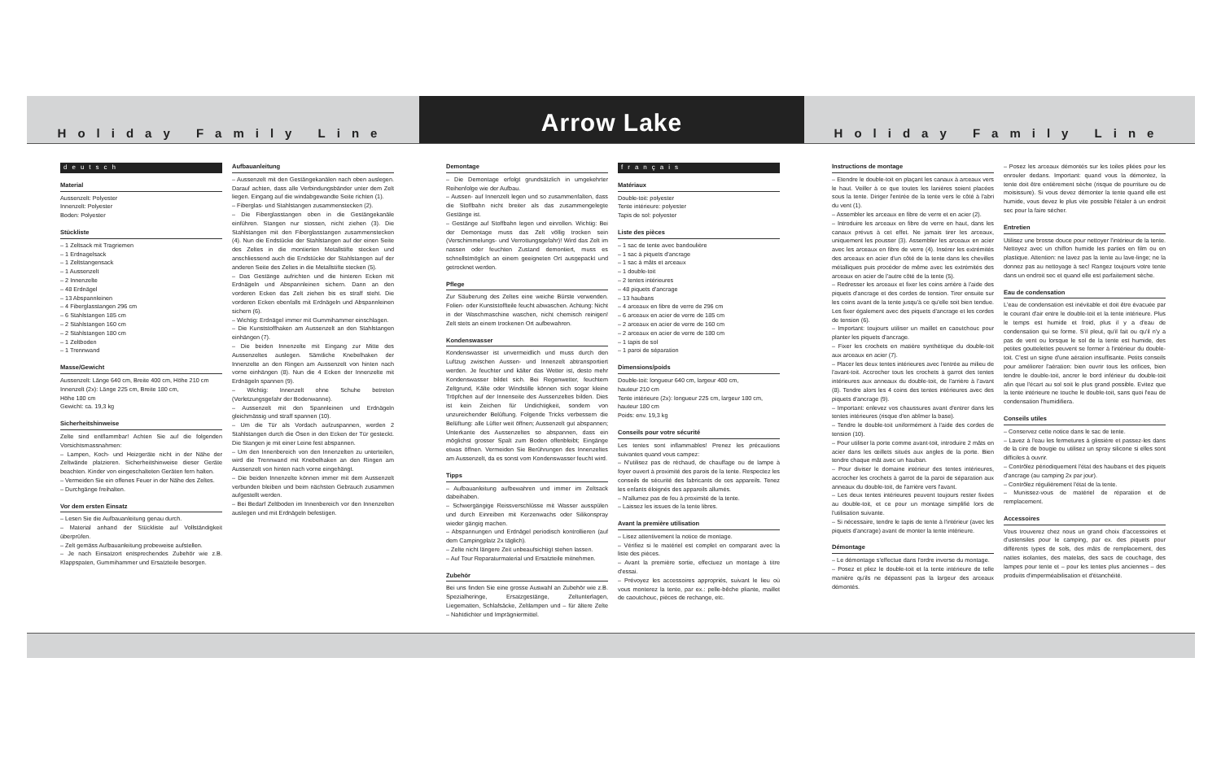Holiday Family Line
Arrow Lake
Holiday Family Line
deutsch
Material
Aussenzelt: Polyester
Innenzelt: Polyester
Boden: Polyester
Stückliste
– 1 Zeltsack mit Tragriemen
– 1 Erdnagelsack
– 1 Zeltstangensack
– 1 Aussenzelt
– 2 Innenzelte
– 48 Erdnägel
– 13 Abspannleinen
– 4 Fiberglasstangen 296 cm
– 6 Stahlstangen 185 cm
– 2 Stahlstangen 160 cm
– 2 Stahlstangen 180 cm
– 1 Zeltboden
– 1 Trennwand
Masse/Gewicht
Aussenzelt: Länge 640 cm, Breite 400 cm, Höhe 210 cm
Innenzelt (2x): Länge 225 cm, Breite 180 cm,
Höhe 180 cm
Gewicht: ca. 19,3 kg
Sicherheitshinweise
Zelte sind entflammbar! Achten Sie auf die folgenden Vorsichtsmassnahmen:
– Lampen, Koch- und Heizgeräte nicht in der Nähe der Zeltwände platzieren. Sicherheitshinweise dieser Geräte beachten. Kinder von eingeschalteten Geräten fern halten.
– Vermeiden Sie ein offenes Feuer in der Nähe des Zeltes.
– Durchgänge freihalten.
Vor dem ersten Einsatz
– Lesen Sie die Aufbauanleitung genau durch.
– Material anhand der Stückliste auf Vollständigkeit überprüfen.
– Zelt gemäss Aufbauanleitung probeweise aufstellen.
– Je nach Einsatzort entsprechendes Zubehör wie z.B. Klappspaten, Gummihammer und Ersatzteile besorgen.
Aufbauanleitung
– Aussenzelt mit den Gestängekanälen nach oben auslegen. Darauf achten, dass alle Verbindungsbänder unter dem Zelt liegen. Eingang auf die windabgewandte Seite richten (1).
– Fiberglas- und Stahlstangen zusammenstecken (2).
– Die Fiberglasstangen oben in die Gestängekanäle einführen. Stangen nur stossen, nicht ziehen (3). Die Stahlstangen mit den Fiberglasstangen zusammenstecken (4). Nun die Endstücke der Stahlstangen auf der einen Seite des Zeltes in die montierten Metallstifte stecken und anschliessend auch die Endstücke der Stahlstangen auf der anderen Seite des Zeltes in die Metallstifte stecken (5).
– Das Gestänge aufrichten und die hinteren Ecken mit Erdnägeln und Abspannleinen sichern. Dann an den vorderen Ecken das Zelt ziehen bis es straff steht. Die vorderen Ecken ebenfalls mit Erdnägeln und Abspannleinen sichern (6).
– Wichtig: Erdnägel immer mit Gummihammer einschlagen.
– Die Kunststoffhaken am Aussenzelt an den Stahlstangen einhängen (7).
– Die beiden Innenzelte mit Eingang zur Mitte des Aussenzeltes auslegen. Sämtliche Knebelhaken der Innenzelte an den Ringen am Aussenzelt von hinten nach vorne einhängen (8). Nun die 4 Ecken der Innenzelte mit Erdnägeln spannen (9).
– Wichtig: Innenzelt ohne Schuhe betreten (Verletzungsgefahr der Bodenwanne).
– Aussenzelt mit den Spannleinen und Erdnägeln gleichmässig und straff spannen (10).
– Um die Tür als Vordach aufzuspannen, werden 2 Stahlstangen durch die Ösen in den Ecken der Tür gesteckt. Die Stangen je mit einer Leine fest abspannen.
– Um den Innenbereich von den Innenzelten zu unterteilen, wird die Trennwand mit Knebelhaken an den Ringen am Aussenzelt von hinten nach vorne eingehängt.
– Die beiden Innenzelte können immer mit dem Aussenzelt verbunden bleiben und beim nächsten Gebrauch zusammen aufgestellt werden.
– Bei Bedarf Zeltboden im Innenbereich vor den Innenzelten auslegen und mit Erdnägeln befestigen.
Demontage
– Die Demontage erfolgt grundsätzlich in umgekehrter Reihenfolge wie der Aufbau.
– Aussen- auf Innenzelt legen und so zusammenfalten, dass die Stoffbahn nicht breiter als das zusammengelegte Gestänge ist.
– Gestänge auf Stoffbahn legen und einrollen. Wichtig: Bei der Demontage muss das Zelt völlig trocken sein (Verschimmelungs- und Verrottungsgefahr)! Wird das Zelt im nassen oder feuchten Zustand demontiert, muss es schnellstmöglich an einem geeigneten Ort ausgepackt und getrocknet werden.
Pflege
Zur Säuberung des Zeltes eine weiche Bürste verwenden. Folien- oder Kunststoffteile feucht abwaschen. Achtung: Nicht in der Waschmaschine waschen, nicht chemisch reinigen! Zelt stets an einem trockenen Ort aufbewahren.
Kondenswasser
Kondenswasser ist unvermeidlich und muss durch den Luftzug zwischen Aussen- und Innenzelt abtransportiert werden. Je feuchter und kälter das Wetter ist, desto mehr Kondenswasser bildet sich. Bei Regenwetter, feuchtem Zeltgrund, Kälte oder Windstille können sich sogar kleine Tröpfchen auf der Innenseite des Aussenzeltes bilden. Dies ist kein Zeichen für Undichtigkeit, sondern von unzureichender Belüftung. Folgende Tricks verbessern die Belüftung: alle Lüfter weit öffnen; Aussenzelt gut abspannen; Unterkante des Aussenzeltes so abspannen, dass ein möglichst grosser Spalt zum Boden offenbleibt; Eingänge etwas öffnen. Vermeiden Sie Berührungen des Innenzeltes am Aussenzelt, da es sonst vom Kondenswasser feucht wird.
Tipps
– Aufbauanleitung aufbewahren und immer im Zeltsack dabeihaben.
– Schwergängige Reissverschlüsse mit Wasser ausspülen und durch Einreiben mit Kerzenwachs oder Silikonspray wieder gängig machen.
– Abspannungen und Erdnägel periodisch kontrollieren (auf dem Campingplatz 2x täglich).
– Zelte nicht längere Zeit unbeaufsichtigt stehen lassen.
– Auf Tour Reparaturmaterial und Ersatzteile mitnehmen.
Zubehör
Bei uns finden Sie eine grosse Auswahl an Zubehör wie z.B. Spezialheringe, Ersatzgestänge, Zeltunterlagen, Liegematten, Schlafsäcke, Zeltlampen und – für ältere Zelte – Nahtdichter und Imprägniermittel.
français
Matériaux
Double-toit: polyester
Tente intérieure: polyester
Tapis de sol: polyester
Liste des pièces
– 1 sac de tente avec bandoulière
– 1 sac à piquets d'ancrage
– 1 sac à mâts et arceaux
– 1 double-toit
– 2 tentes intérieures
– 48 piquets d'ancrage
– 13 haubans
– 4 arceaux en fibre de verre de 296 cm
– 6 arceaux en acier de verre de 185 cm
– 2 arceaux en acier de verre de 160 cm
– 2 arceaux en acier de verre de 180 cm
– 1 tapis de sol
– 1 paroi de séparation
Dimensions/poids
Double-toit: longueur 640 cm, largeur 400 cm,
hauteur 210 cm
Tente intérieure (2x): longueur 225 cm, largeur 180 cm,
hauteur 180 cm
Poids: env. 19,3 kg
Conseils pour votre sécurité
Les tentes sont inflammables! Prenez les précautions suivantes quand vous campez:
– N'utilisez pas de réchaud, de chauffage ou de lampe à foyer ouvert à proximité des parois de la tente. Respectez les conseils de sécurité des fabricants de ces appareils. Tenez les enfants éloignés des appareils allumés.
– N'allumez pas de feu à proximité de la tente.
– Laissez les issues de la tente libres.
Avant la première utilisation
– Lisez attentivement la notice de montage.
– Vérifiez si le matériel est complet en comparant avec la liste des pièces.
– Avant la première sortie, effectuez un montage à titre d'essai.
– Prévoyez les accessoires appropriés, suivant le lieu où vous monterez la tente, par ex.: pelle-bêche pliante, maillet de caoutchouc, pièces de rechange, etc.
Instructions de montage
– Etendre le double-toit en plaçant les canaux à arceaux vers le haut. Veiller à ce que toutes les lanières soient placées sous la tente. Diriger l'entrée de la tente vers le côté à l'abri du vent (1).
– Assembler les arceaux en fibre de verre et en acier (2).
– Introduire les arceaux en fibre de verre en haut, dans les canaux prévus à cet effet. Ne jamais tirer les arceaux, uniquement les pousser (3). Assembler les arceaux en acier avec les arceaux en fibre de verre (4). Insérer les extrémités des arceaux en acier d'un côté de la tente dans les chevilles métalliques puis procéder de même avec les extrémités des arceaux en acier de l'autre côté de la tente (5).
– Redresser les arceaux et fixer les coins arrière à l'aide des piquets d'ancrage et des cordes de tension. Tirer ensuite sur les coins avant de la tente jusqu'à ce qu'elle soit bien tendue. Les fixer également avec des piquets d'ancrage et les cordes de tension (6).
– Important: toujours utiliser un maillet en caoutchouc pour planter les piquets d'ancrage.
– Fixer les crochets en matière synthétique du double-toit aux arceaux en acier (7).
– Placer les deux tentes intérieures avec l'entrée au milieu de l'avant-toit. Accrocher tous les crochets à garrot des tentes intérieures aux anneaux du double-toit, de l'arrière à l'avant (8). Tendre alors les 4 coins des tentes intérieures avec des piquets d'ancrage (9).
– Important: enlevez vos chaussures avant d'entrer dans les tentes intérieures (risque d'en abîmer la base).
– Tendre le double-toit uniformément à l'aide des cordes de tension (10).
– Pour utiliser la porte comme avant-toit, introduire 2 mâts en acier dans les œillets situés aux angles de la porte. Bien tendre chaque mât avec un hauban.
– Pour diviser le domaine intérieur des tentes intérieures, accrocher les crochets à garrot de la paroi de séparation aux anneaux du double-toit, de l'arrière vers l'avant.
– Les deux tentes intérieures peuvent toujours rester fixées au double-toit, et ce pour un montage simplifié lors de l'utilisation suivante.
– Si nécessaire, tendre le tapis de tente à l'intérieur (avec les piquets d'ancrage) avant de monter la tente intérieure.
Démontage
– Le démontage s'effectue dans l'ordre inverse du montage.
– Posez et pliez le double-toit et la tente intérieure de telle manière qu'ils ne dépassent pas la largeur des arceaux démontés.
– Posez les arceaux démontés sur les toiles pliées pour les enrouler dedans. Important: quand vous la démontez, la tente doit être entièrement sèche (risque de pourriture ou de moisissure). Si vous devez démonter la tente quand elle est humide, vous devez le plus vite possible l'étaler à un endroit sec pour la faire sécher.
Entretien
Utilisez une brosse douce pour nettoyer l'intérieur de la tente. Nettoyez avec un chiffon humide les parties en film ou en plastique. Attention: ne lavez pas la tente au lave-linge; ne la donnez pas au nettoyage à sec! Rangez toujours votre tente dans un endroit sec et quand elle est parfaitement sèche.
Eau de condensation
L'eau de condensation est inévitable et doit être évacuée par le courant d'air entre le double-toit et la tente intérieure. Plus le temps est humide et froid, plus il y a d'eau de condensation qui se forme. S'il pleut, qu'il fait ou qu'il n'y a pas de vent ou lorsque le sol de la tente est humide, des petites gouttelettes peuvent se former à l'intérieur du double-toit. C'est un signe d'une aération insuffisante. Petits conseils pour améliorer l'aération: bien ouvrir tous les orifices, bien tendre le double-toit, ancrer le bord inférieur du double-toit afin que l'écart au sol soit le plus grand possible. Evitez que la tente intérieure ne touche le double-toit, sans quoi l'eau de condensation l'humidifiera.
Conseils utiles
– Conservez cette notice dans le sac de tente.
– Lavez à l'eau les fermetures à glissière et passez-les dans de la cire de bougie ou utilisez un spray silicone si elles sont difficiles à ouvrir.
– Contrôlez périodiquement l'état des haubans et des piquets d'ancrage (au camping 2x par jour).
– Contrôlez régulièrement l'état de la tente.
– Munissez-vous de matériel de réparation et de remplacement.
Accessoires
Vous trouverez chez nous un grand choix d'accessoires et d'ustensiles pour le camping, par ex. des piquets pour différents types de sols, des mâts de remplacement, des nattes isolantes, des matelas, des sacs de couchage, des lampes pour tente et – pour les tentes plus anciennes – des produits d'imperméabilisation et d'étanchéité.